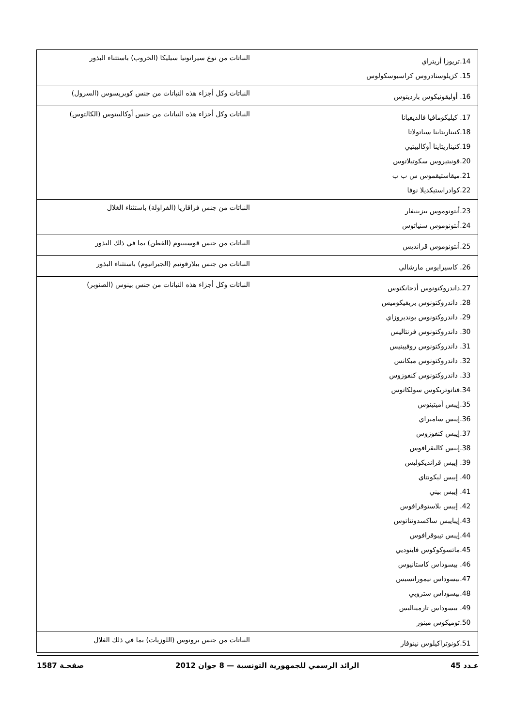| 14.تريوزا أريتراي 15. كزيلوسنادروس كراسيوسكولوس | النباتات من نوع سيراتونيا سيليكا (الخروب) باستثناء البذور |
| 16. أوليقونيكوس بارديتوس | النباتات وكل أجزاء هذه النباتات من جنس كوبريسوس (السرول) |
| 17. كيليكومافيا فالديفيانا 18.كتيناريتاينا سباتولاتا 19.كتيناريتاينا أوكاليبتيي 20.قونبتيروس سكوتيلاتوس 21.ميقاستيقموس س ب ب 22.كوادراستيكديلا نوفا | النباتات وكل أجزاء هذه النباتات من جنس أوكاليبتوس (الكالتوس) |
| 23.أنتونوموس بيزينيفار 24.أنتونوموس سنياتوس | النباتات من جنس فراقاريا (الفراولة) باستثناء الغلال |
| 25.أنتونوموس قرانديس | النباتات من جنس قوسيبيوم (القطن) بما في ذلك البذور |
| 26. كاسيرايوس مارشالي | النباتات من جنس بيلارقونيم (الجيرانيوم) باستثناء البذور |
| 27.داندروكتونوس أدجانكتوس 28. داندروكتونوس بريفيكوميس 29. داندروكتونوس بونديروزاي 30. داندروكتونوس فرنتاليس 31. داندروكتونوس روفيبنيس 32. داندروكتونوس ميكانس 33. داندروكتونوس كنفوزوس 34.قناتوتريكوس سولكاتوس 35.إيبس أميتينوس 36.إيبس سامبراي 37.إيبس كنفوزوس 38.إيبس كاليقرافوس 39. إيبس قرانديكوليس 40. إيبس ليكونتاي 41. إيبس بيني 42. إيبس بلاستوقرافوس 43.إيبايبس ساكسدونتاتوس 44.إيبس تيبوقرافوس 45.ماتسوكوكوس فايتوديي 46. بيسوداس كاستانيوس 47.بيسوداس نيمورانسيس 48.بيسوداس ستروبي 49. بيسوداس تارميناليس 50.توميكوس مينور | النباتات وكل أجزاء هذه النباتات من جنس بينوس (الصنوبر) |
| 51.كونوتراكيلوس نينوفار | النباتات من جنس برونوس (اللوزيات) بما في ذلك الغلال |
عـدد 45 الرائد الرسمي للجمهورية التونسية — 8 جوان 2012 صفحـة 1587